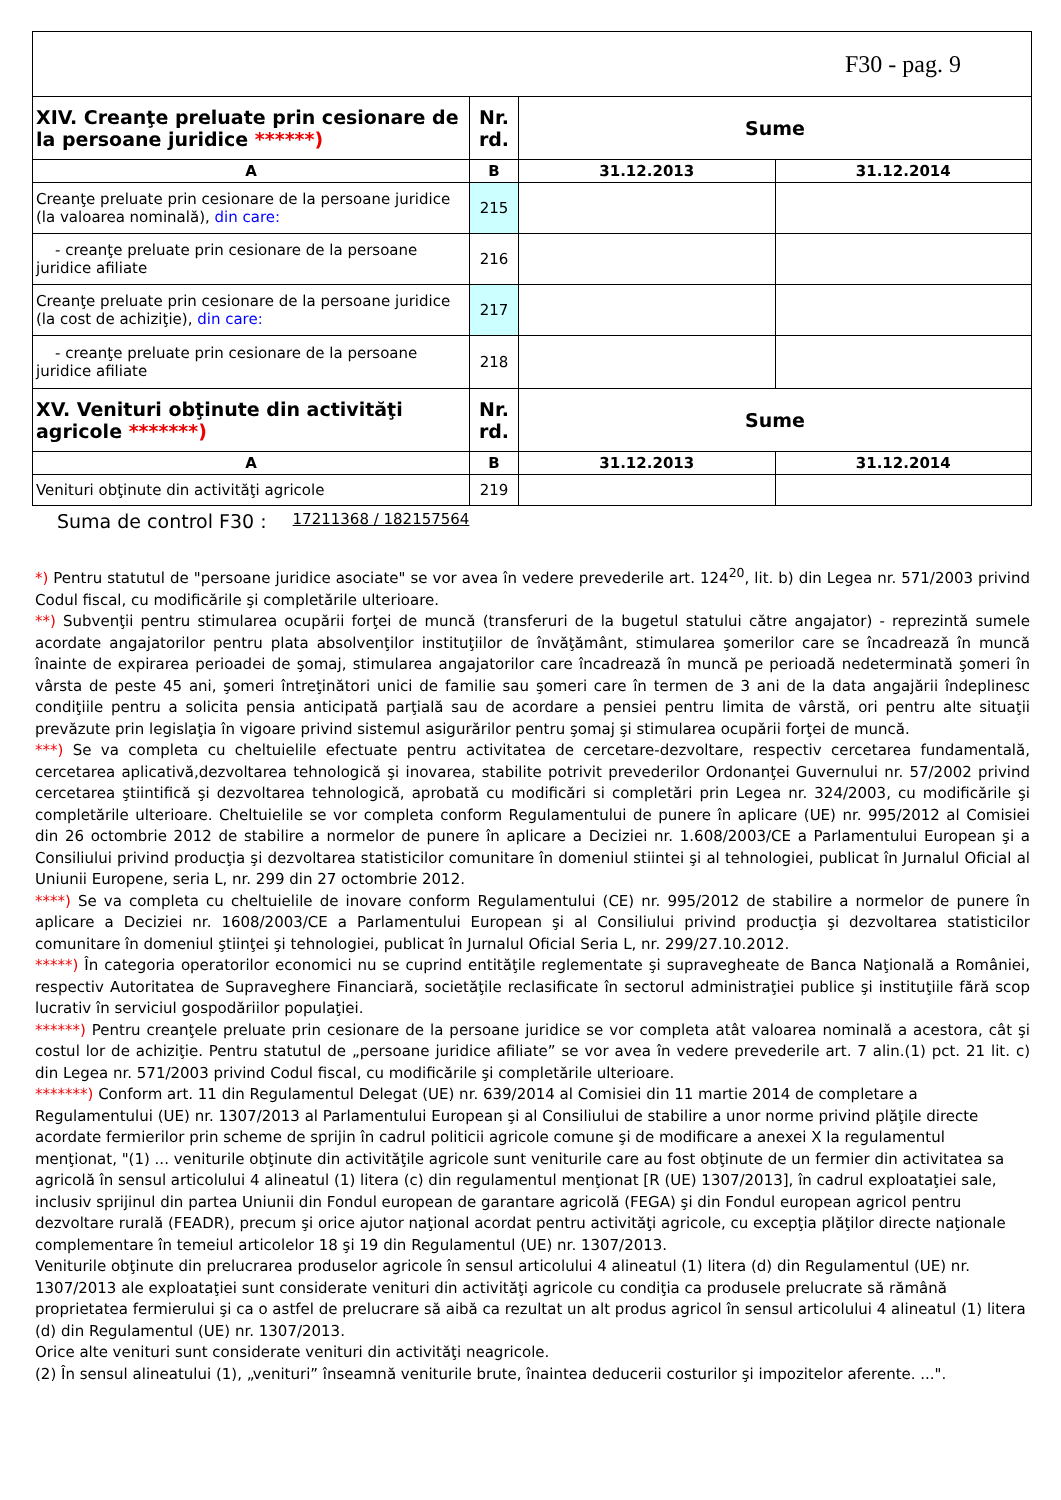| F30 - pag. 9 | | | |
| XIV. Creanţe preluate prin cesionare de la persoane juridice ******) | Nr. rd. | Sume | |
| A | B | 31.12.2013 | 31.12.2014 |
| Creanţe preluate prin cesionare de la persoane juridice (la valoarea nominală), din care: | 215 | | |
| - creanţe preluate prin cesionare de la persoane juridice afiliate | 216 | | |
| Creanţe preluate prin cesionare de la persoane juridice (la cost de achiziţie), din care: | 217 | | |
| - creanţe preluate prin cesionare de la persoane juridice afiliate | 218 | | |
| XV. Venituri obţinute din activităţi agricole *******) | Nr. rd. | Sume | |
| A | B | 31.12.2013 | 31.12.2014 |
| Venituri obţinute din activităţi agricole | 219 | | |
Suma de control F30 : 17211368 / 182157564
*) Pentru statutul de "persoane juridice asociate" se vor avea în vedere prevederile art. 124<sup>20</sup>, lit. b) din Legea nr. 571/2003 privind Codul fiscal, cu modificările şi completările ulterioare.
**) Subvenţii pentru stimularea ocupării forţei de muncă (transferuri de la bugetul statului către angajator) - reprezintă sumele acordate angajatorilor pentru plata absolvenţilor instituţiilor de învăţământ, stimularea şomerilor care se încadrează în muncă înainte de expirarea perioadei de şomaj, stimularea angajatorilor care încadrează în muncă pe perioadă nedeterminată şomeri în vârsta de peste 45 ani, şomeri întreţinători unici de familie sau şomeri care în termen de 3 ani de la data angajării îndeplinesc condiţiile pentru a solicita pensia anticipată parţială sau de acordare a pensiei pentru limita de vârstă, ori pentru alte situaţii prevăzute prin legislaţia în vigoare privind sistemul asigurărilor pentru şomaj şi stimularea ocupării forţei de muncă.
***) Se va completa cu cheltuielile efectuate pentru activitatea de cercetare-dezvoltare, respectiv cercetarea fundamentală, cercetarea aplicativă,dezvoltarea tehnologică şi inovarea, stabilite potrivit prevederilor Ordonanţei Guvernului nr. 57/2002 privind cercetarea ştiintifică şi dezvoltarea tehnologică, aprobată cu modificări si completări prin Legea nr. 324/2003, cu modificările şi completările ulterioare. Cheltuielile se vor completa conform Regulamentului de punere în aplicare (UE) nr. 995/2012 al Comisiei din 26 octombrie 2012 de stabilire a normelor de punere în aplicare a Deciziei nr. 1.608/2003/CE a Parlamentului European şi a Consiliului privind producţia şi dezvoltarea statisticilor comunitare în domeniul stiintei şi al tehnologiei, publicat în Jurnalul Oficial al Uniunii Europene, seria L, nr. 299 din 27 octombrie 2012.
****) Se va completa cu cheltuielile de inovare conform Regulamentului (CE) nr. 995/2012 de stabilire a normelor de punere în aplicare a Deciziei nr. 1608/2003/CE a Parlamentului European şi al Consiliului privind producţia şi dezvoltarea statisticilor comunitare în domeniul ştiinţei şi tehnologiei, publicat în Jurnalul Oficial Seria L, nr. 299/27.10.2012.
*****) În categoria operatorilor economici nu se cuprind entităţile reglementate şi supravegheate de Banca Naţională a României, respectiv Autoritatea de Supraveghere Financiară, societăţile reclasificate în sectorul administraţiei publice şi instituţiile fără scop lucrativ în serviciul gospodăriilor populaţiei.
******) Pentru creanţele preluate prin cesionare de la persoane juridice se vor completa atât valoarea nominală a acestora, cât şi costul lor de achiziţie. Pentru statutul de „persoane juridice afiliate” se vor avea în vedere prevederile art. 7 alin.(1) pct. 21 lit. c) din Legea nr. 571/2003 privind Codul fiscal, cu modificările şi completările ulterioare.
*******) Conform art. 11 din Regulamentul Delegat (UE) nr. 639/2014 al Comisiei din 11 martie 2014 de completare a Regulamentului (UE) nr. 1307/2013 al Parlamentului European şi al Consiliului de stabilire a unor norme privind plăţile directe acordate fermierilor prin scheme de sprijin în cadrul politicii agricole comune şi de modificare a anexei X la regulamentul menţionat, "(1) ... veniturile obţinute din activităţile agricole sunt veniturile care au fost obţinute de un fermier din activitatea sa agricolă în sensul articolului 4 alineatul (1) litera (c) din regulamentul menţionat [R (UE) 1307/2013], în cadrul exploataţiei sale, inclusiv sprijinul din partea Uniunii din Fondul european de garantare agricolă (FEGA) şi din Fondul european agricol pentru dezvoltare rurală (FEADR), precum şi orice ajutor naţional acordat pentru activităţi agricole, cu excepţia plăţilor directe naţionale complementare în temeiul articolelor 18 şi 19 din Regulamentul (UE) nr. 1307/2013.
Veniturile obţinute din prelucrarea produselor agricole în sensul articolului 4 alineatul (1) litera (d) din Regulamentul (UE) nr. 1307/2013 ale exploataţiei sunt considerate venituri din activităţi agricole cu condiţia ca produsele prelucrate să rămână proprietatea fermierului şi ca o astfel de prelucrare să aibă ca rezultat un alt produs agricol în sensul articolului 4 alineatul (1) litera (d) din Regulamentul (UE) nr. 1307/2013.
Orice alte venituri sunt considerate venituri din activităţi neagricole.
(2) În sensul alineatului (1), „venituri” înseamnă veniturile brute, înaintea deducerii costurilor şi impozitelor aferente. ...".